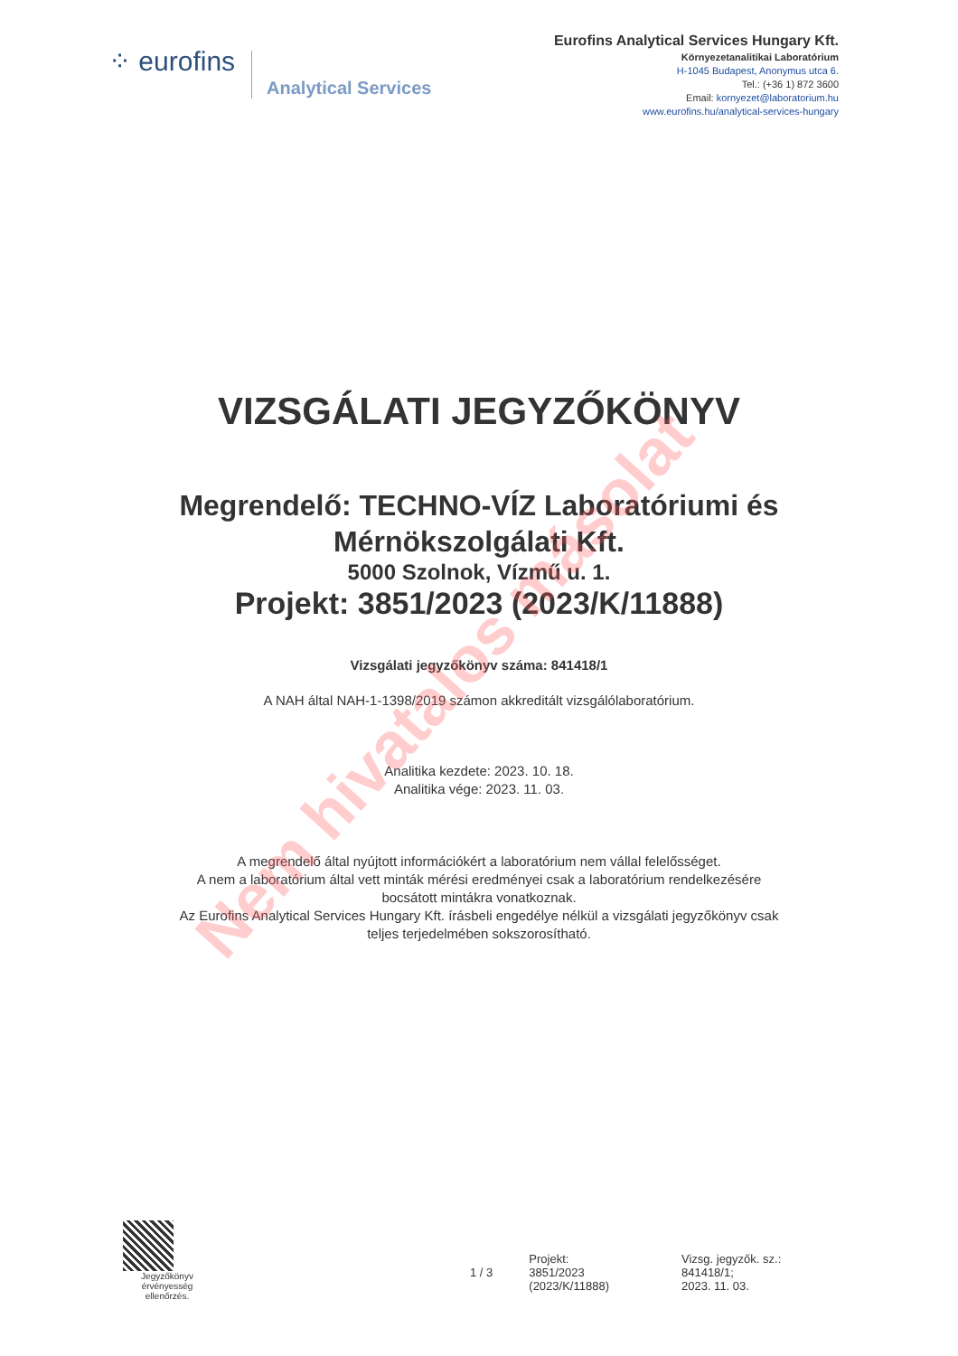⁘ eurofins
Analytical Services
Eurofins Analytical Services Hungary Kft.
Környezetanalitikai Laboratórium
H-1045 Budapest, Anonymus utca 6.
Tel.: (+36 1) 872 3600
Email: kornyezet@laboratorium.hu
www.eurofins.hu/analytical-services-hungary
VIZSGÁLATI JEGYZŐKÖNYV
Megrendelő: TECHNO-VÍZ Laboratóriumi és
Mérnökszolgálati Kft.
5000 Szolnok, Vízmű u. 1.
Projekt: 3851/2023 (2023/K/11888)
Vizsgálati jegyzőkönyv száma: 841418/1
A NAH által NAH-1-1398/2019 számon akkreditált vizsgálólaboratórium.
Analitika kezdete: 2023. 10. 18.
Analitika vége: 2023. 11. 03.
A megrendelő által nyújtott információkért a laboratórium nem vállal felelősséget.
A nem a laboratórium által vett minták mérési eredményei csak a laboratórium rendelkezésére
bocsátott mintákra vonatkoznak.
Az Eurofins Analytical Services Hungary Kft. írásbeli engedélye nélkül a vizsgálati jegyzőkönyv csak
teljes terjedelmében sokszorosítható.
Nem hivatalos másolat
Jegyzőkönyv
érvényesség
ellenőrzés.
1 / 3
Projekt:
3851/2023
(2023/K/11888)
Vizsg. jegyzők. sz.:
841418/1;
2023. 11. 03.